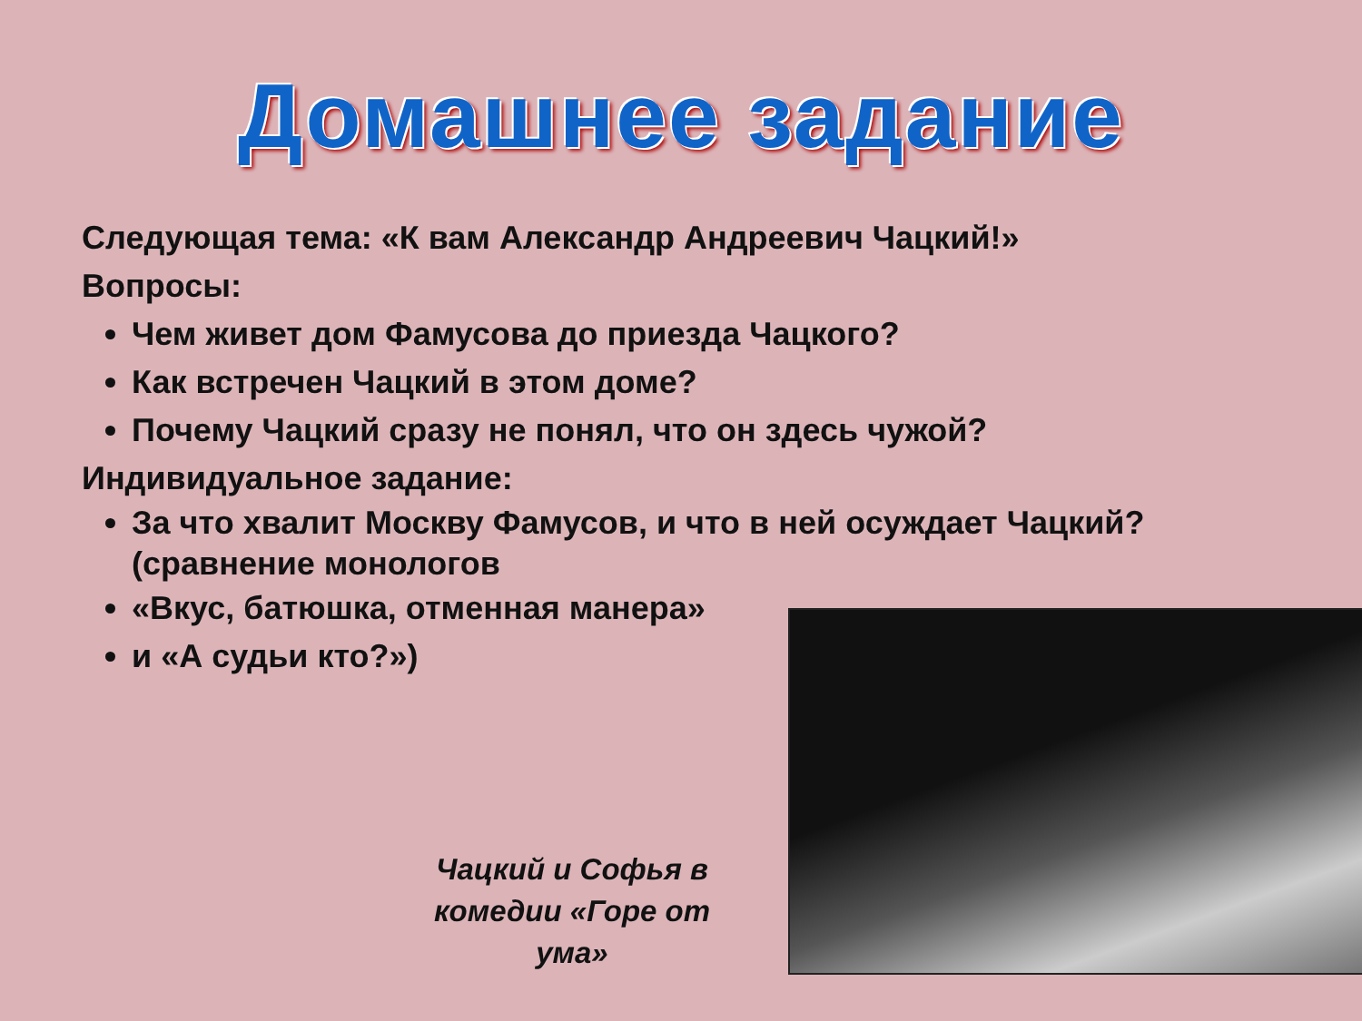Домашнее задание
Следующая тема: «К вам Александр Андреевич Чацкий!»
Вопросы:
Чем живет дом Фамусова до приезда Чацкого?
Как встречен Чацкий в этом доме?
Почему Чацкий сразу не понял, что он здесь чужой?
Индивидуальное задание:
За что хвалит Москву Фамусов, и что в ней осуждает Чацкий? (сравнение монологов
«Вкус, батюшка, отменная манера»
и «А судьи кто?»)
Чацкий и Софья в комедии «Горе от ума»